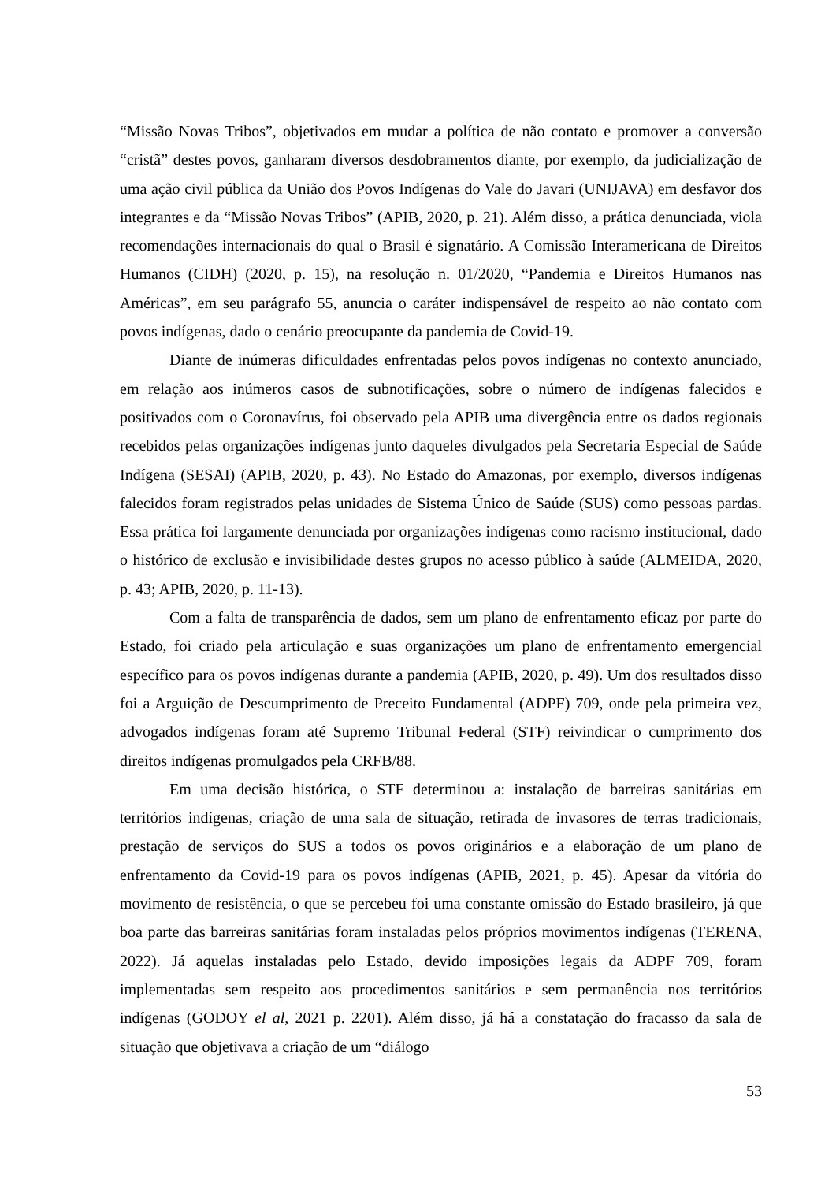“Missão Novas Tribos”, objetivados em mudar a política de não contato e promover a conversão “cristã” destes povos, ganharam diversos desdobramentos diante, por exemplo, da judicialização de uma ação civil pública da União dos Povos Indígenas do Vale do Javari (UNIJAVA) em desfavor dos integrantes e da “Missão Novas Tribos” (APIB, 2020, p. 21). Além disso, a prática denunciada, viola recomendações internacionais do qual o Brasil é signatário. A Comissão Interamericana de Direitos Humanos (CIDH) (2020, p. 15), na resolução n. 01/2020, “Pandemia e Direitos Humanos nas Américas”, em seu parágrafo 55, anuncia o caráter indispensável de respeito ao não contato com povos indígenas, dado o cenário preocupante da pandemia de Covid-19.
Diante de inúmeras dificuldades enfrentadas pelos povos indígenas no contexto anunciado, em relação aos inúmeros casos de subnotificações, sobre o número de indígenas falecidos e positivados com o Coronavírus, foi observado pela APIB uma divergência entre os dados regionais recebidos pelas organizações indígenas junto daqueles divulgados pela Secretaria Especial de Saúde Indígena (SESAI) (APIB, 2020, p. 43). No Estado do Amazonas, por exemplo, diversos indígenas falecidos foram registrados pelas unidades de Sistema Único de Saúde (SUS) como pessoas pardas. Essa prática foi largamente denunciada por organizações indígenas como racismo institucional, dado o histórico de exclusão e invisibilidade destes grupos no acesso público à saúde (ALMEIDA, 2020, p. 43; APIB, 2020, p. 11-13).
Com a falta de transparência de dados, sem um plano de enfrentamento eficaz por parte do Estado, foi criado pela articulação e suas organizações um plano de enfrentamento emergencial específico para os povos indígenas durante a pandemia (APIB, 2020, p. 49). Um dos resultados disso foi a Arguição de Descumprimento de Preceito Fundamental (ADPF) 709, onde pela primeira vez, advogados indígenas foram até Supremo Tribunal Federal (STF) reivindicar o cumprimento dos direitos indígenas promulgados pela CRFB/88.
Em uma decisão histórica, o STF determinou a: instalação de barreiras sanitárias em territórios indígenas, criação de uma sala de situação, retirada de invasores de terras tradicionais, prestação de serviços do SUS a todos os povos originários e a elaboração de um plano de enfrentamento da Covid-19 para os povos indígenas (APIB, 2021, p. 45). Apesar da vitória do movimento de resistência, o que se percebeu foi uma constante omissão do Estado brasileiro, já que boa parte das barreiras sanitárias foram instaladas pelos próprios movimentos indígenas (TERENA, 2022). Já aquelas instaladas pelo Estado, devido imposições legais da ADPF 709, foram implementadas sem respeito aos procedimentos sanitários e sem permanência nos territórios indígenas (GODOY el al, 2021 p. 2201). Além disso, já há a constatação do fracasso da sala de situação que objetivava a criação de um “diálogo
53